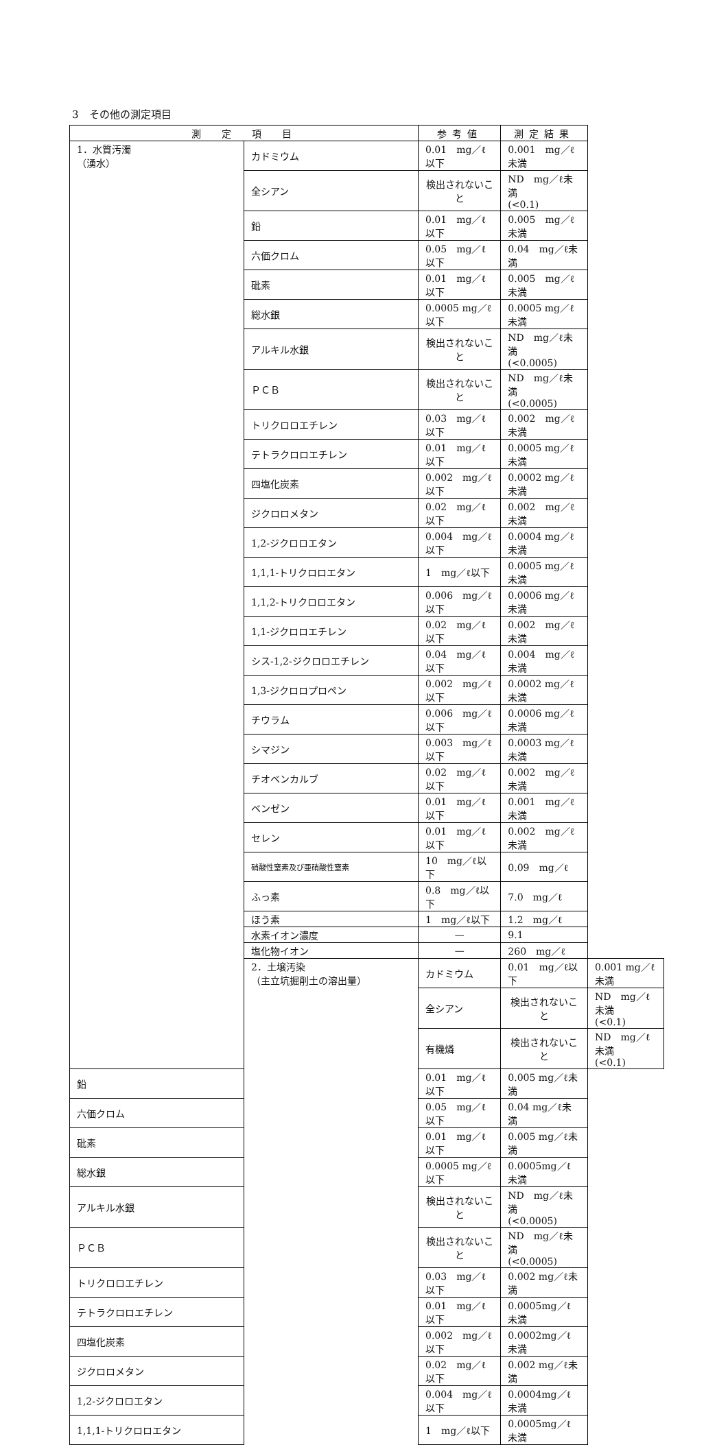3　その他の測定項目
| 測 定 項 目 | | 参考値 | 測定結果 | |
| --- | --- | --- | --- | --- |
| 1．水質汚濁 （湧水） | カドミウム | 0.01 mg／ℓ以下 | 0.001 mg／ℓ未満 | |
| | 全シアン | 検出されないこと | ND mg／ℓ未満 (<0.1) | |
| | 鉛 | 0.01 mg／ℓ以下 | 0.005 mg／ℓ未満 | |
| | 六価クロム | 0.05 mg／ℓ以下 | 0.04 mg／ℓ未満 | |
| | 砒素 | 0.01 mg／ℓ以下 | 0.005 mg／ℓ未満 | |
| | 総水銀 | 0.0005 mg／ℓ以下 | 0.0005 mg／ℓ未満 | |
| | アルキル水銀 | 検出されないこと | ND mg／ℓ未満 (<0.0005) | |
| | ＰＣＢ | 検出されないこと | ND mg／ℓ未満 (<0.0005) | |
| | トリクロロエチレン | 0.03 mg／ℓ以下 | 0.002 mg／ℓ未満 | |
| | テトラクロロエチレン | 0.01 mg／ℓ以下 | 0.0005 mg／ℓ未満 | |
| | 四塩化炭素 | 0.002 mg／ℓ以下 | 0.0002 mg／ℓ未満 | |
| | ジクロロメタン | 0.02 mg／ℓ以下 | 0.002 mg／ℓ未満 | |
| | 1,2-ジクロロエタン | 0.004 mg／ℓ以下 | 0.0004 mg／ℓ未満 | |
| | 1,1,1-トリクロロエタン | 1 mg／ℓ以下 | 0.0005 mg／ℓ未満 | |
| | 1,1,2-トリクロロエタン | 0.006 mg／ℓ以下 | 0.0006 mg／ℓ未満 | |
| | 1,1-ジクロロエチレン | 0.02 mg／ℓ以下 | 0.002 mg／ℓ未満 | |
| | シス-1,2-ジクロロエチレン | 0.04 mg／ℓ以下 | 0.004 mg／ℓ未満 | |
| | 1,3-ジクロロプロペン | 0.002 mg／ℓ以下 | 0.0002 mg／ℓ未満 | |
| | チウラム | 0.006 mg／ℓ以下 | 0.0006 mg／ℓ未満 | |
| | シマジン | 0.003 mg／ℓ以下 | 0.0003 mg／ℓ未満 | |
| | チオベンカルブ | 0.02 mg／ℓ以下 | 0.002 mg／ℓ未満 | |
| | ベンゼン | 0.01 mg／ℓ以下 | 0.001 mg／ℓ未満 | |
| | セレン | 0.01 mg／ℓ以下 | 0.002 mg／ℓ未満 | |
| | 硝酸性窒素及び亜硝酸性窒素 | 10 mg／ℓ以下 | 0.09 mg／ℓ | |
| | ふっ素 | 0.8 mg／ℓ以下 | 7.0 mg／ℓ | |
| | ほう素 | 1 mg／ℓ以下 | 1.2 mg／ℓ | |
| | 水素イオン濃度 | — | 9.1 | |
| | 塩化物イオン | — | 260 mg／ℓ | |
| | 2．土壌汚染 （主立坑掘削土の溶出量） | カドミウム | 0.01 mg／ℓ以下 | 0.001 mg／ℓ未満 |
| | | 全シアン | 検出されないこと | ND mg／ℓ未満 (<0.1) |
| | | 有機燐 | 検出されないこと | ND mg／ℓ未満 (<0.1) |
| 鉛 | | 0.01 mg／ℓ以下 | 0.005 mg／ℓ未満 | |
| 六価クロム | | 0.05 mg／ℓ以下 | 0.04 mg／ℓ未満 | |
| 砒素 | | 0.01 mg／ℓ以下 | 0.005 mg／ℓ未満 | |
| 総水銀 | | 0.0005 mg／ℓ以下 | 0.0005mg／ℓ未満 | |
| アルキル水銀 | | 検出されないこと | ND mg／ℓ未満 (<0.0005) | |
| ＰＣＢ | | 検出されないこと | ND mg／ℓ未満 (<0.0005) | |
| トリクロロエチレン | | 0.03 mg／ℓ以下 | 0.002 mg／ℓ未満 | |
| テトラクロロエチレン | | 0.01 mg／ℓ以下 | 0.0005mg／ℓ未満 | |
| 四塩化炭素 | | 0.002 mg／ℓ以下 | 0.0002mg／ℓ未満 | |
| ジクロロメタン | | 0.02 mg／ℓ以下 | 0.002 mg／ℓ未満 | |
| 1,2-ジクロロエタン | | 0.004 mg／ℓ以下 | 0.0004mg／ℓ未満 | |
| 1,1,1-トリクロロエタン | | 1 mg／ℓ以下 | 0.0005mg／ℓ未満 | |